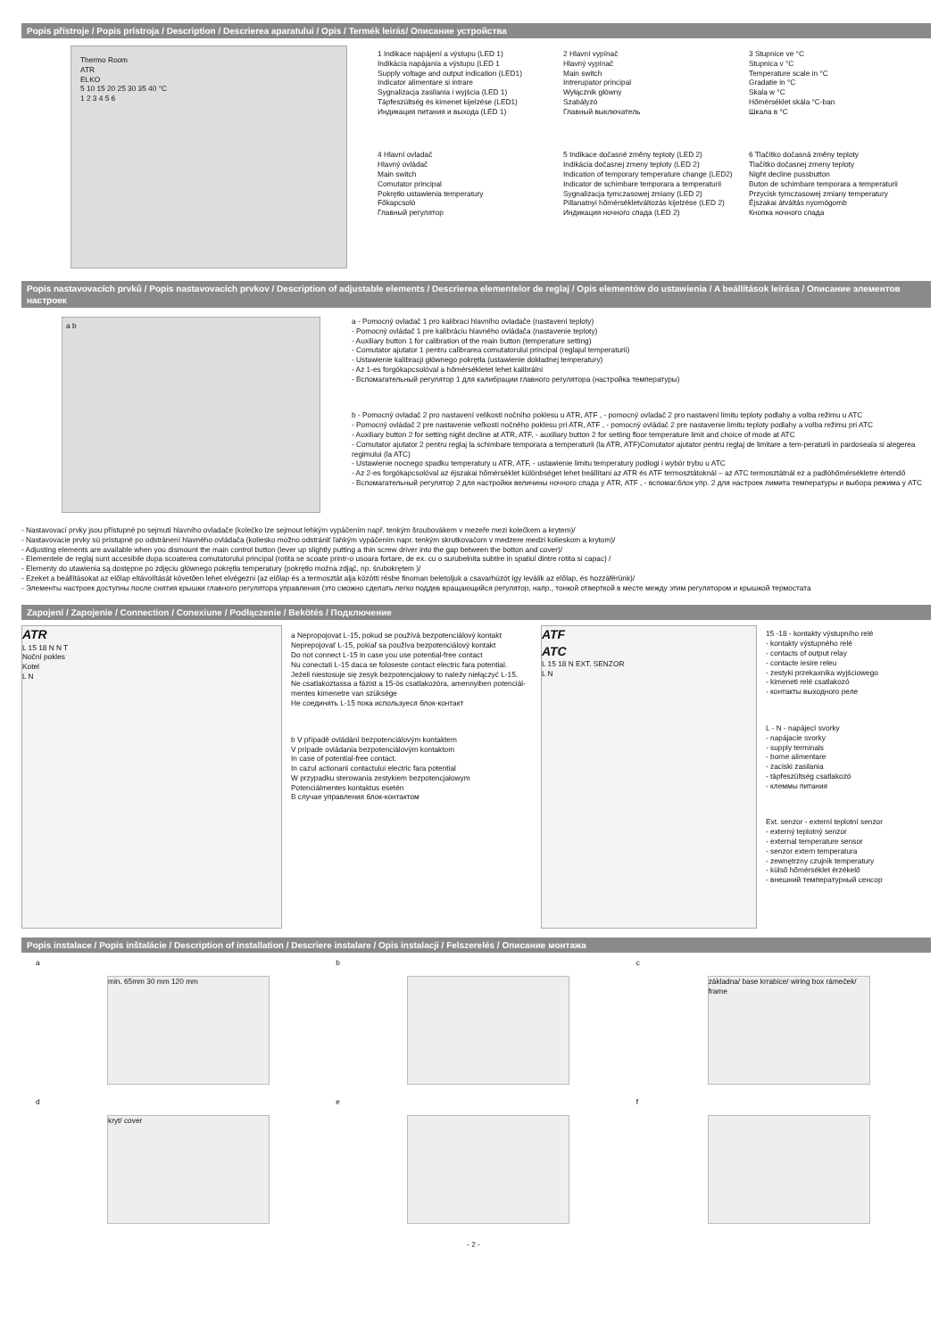Popis přístroje / Popis prístroja / Description / Descrierea aparatului / Opis / Termék leirás/ Описание устройства
Thermo Room
ATR
ELKO
5 10 15 20 25 30 35 40 °C
1 2 3 4 5 6
1 Indikace napájení a výstupu (LED 1)
Indikácia napájania a výstupu (LED 1
Supply voltage and output indication (LED1)
Indicator alimentare si intrare
Sygnalizacja zasilania i wyjścia (LED 1)
Tápfeszültség és kimenet kijelzése (LED1)
Индикация питания и выхода (LED 1)
2 Hlavní vypínač
Hlavný vypínač
Main switch
Intrerupator principal
Wyłącznik główny
Szabályzó
Главный выключатель
3 Stupnice ve °C
Stupnica v °C
Temperature scale in °C
Gradatie in °C
Skala w °C
Hőmérséklet skála °C-ban
Шкала в °C
4 Hlavní ovladač
Hlavný ovládač
Main switch
Comutator principal
Pokrętło ustawienia temperatury
Főkapcsoló
Главный регулятор
5 Indikace dočasné změny teploty (LED 2)
Indikácia dočasnej zmeny teploty (LED 2)
Indication of temporary temperature change (LED2)
Indicator de schimbare temporara a temperaturii
Sygnalizacja tymczasowej zmiany (LED 2)
Pillanatnyi hőmérsékletváltozás kijelzése (LED 2)
Индикация ночного спада (LED 2)
6 Tlačítko dočasná změny teploty
Tlačítko dočasnej zmeny teploty
Night decline pussbutton
Buton de schimbare temporara a temperaturii
Przycisk tymczasowej zmiany temperatury
Éjszakai átváltás nyomógomb
Кнопка ночного спада
Popis nastavovacích prvků / Popis nastavovacích prvkov / Description of adjustable elements / Descrierea elementelor de reglaj / Opis elementów do ustawienia / A beállítások leírása / Описание элементов настроек
a b
a - Pomocný ovladač 1 pro kalibraci hlavního ovladače (nastavení teploty)
- Pomocný ovládač 1 pre kalibráciu hlavného ovládača (nastavenie teploty)
- Auxiliary button 1 for calibration of the main button (temperature setting)
- Comutator ajutator 1 pentru calibrarea comutatorului principal (reglajul temperaturii)
- Ustawienie kalibracji głównego pokrętła (ustawienie dokładnej temperatury)
- Az 1-es forgókapcsolóval a hőmérsékletet lehet kalibrálni
- Вспомагательный регулятор 1 для калибрации главного регулятора (настройка температуры)
b - Pomocný ovladač 2 pro nastavení velikosti nočního poklesu u ATR, ATF , - pomocný ovladač 2 pro nastavení limitu teploty podlahy a volba režimu u ATC
- Pomocný ovládač 2 pre nastavenie veľkosti nočného poklesu pri ATR, ATF , - pomocný ovládač 2 pre nastavenie limitu teploty podlahy a volba režimu pri ATC
- Auxiliary button 2 for setting night decline at ATR, ATF, - auxiliary button 2 for setting floor temperature limit and choice of mode at ATC
- Comutator ajutator 2 pentru reglaj la schimbare temporara a temperaturii (la ATR, ATF)Comutator ajutator pentru reglaj de limitare a tem-peraturii in pardoseala si alegerea regimului (la ATC)
- Ustawienie nocnego spadku temperatury u ATR, ATF, - ustawienie limitu temperatury podłogi i wybór trybu u ATC
- Az 2-es forgókapcsolóval az éjszakai hőmérséklet különbséget lehet beállítani az ATR és ATF termosztátoknál – az ATC termosztátnál ez a padlóhőmérsékletre értendő
- Вспомагательный регулятор 2 для настройки величины ночного спада у ATR, ATF , - вспомаг.блок упр. 2 для настроек лимита температуры и выбора режима у ATC
- Nastavovací prvky jsou přístupné po sejmutí hlavního ovladače (kolečko lze sejmout lehkým vypáčením např. tenkým šroubovákem v mezeře mezi kolečkem a krytem)/
- Nastavovacie prvky sú prístupné po odstránení hlavného ovládača (koliesko možno odstrániť ľahkým vypáčením napr. tenkým skrutkovačom v medzere medzi kolieskom a krytom)/
- Adjusting elements are available when you dismount the main control button (lever up slightly putting a thin screw driver into the gap between the botton and cover)/
- Elementele de reglaj sunt accesibile dupa scoaterea comutatorului principal (rotita se scoate printr-o usoara fortare, de ex. cu o surubelnita subtire in spatiul dintre rotita si capac) /
- Elementy do utawienia są dostępne po zdjęciu głównego pokrętła temperatury (pokrętło można zdjąć, np. śrubokrętem )/
- Ezeket a beállításokat az előlap eltávolítását követően lehet elvégezni (az előlap és a termosztát alja közötti résbe finoman beletoljuk a csavarhúzót így leválik az előlap, és hozzáférünk)/
- Элементы настроек доступны после снятия крышки главного регулятора управления (это сможно сделать легко поддев вращающийся регулятор, напр., тонкой отверткой в месте между этим регулятором и крышкой термостата
Zapojení / Zapojenie / Connection / Conexiune / Podłączenie / Bekötés / Подключение
ATR
L 15 18 N N T
Noční pokles
Kotel
L N
a Nepropojovat L-15, pokud se používá bezpotenciálový kontakt
Neprepojovať L-15, pokiaľ sa používa bezpotenciálový kontakt
Do not connect L-15 in case you use potential-free contact
Nu conectati L-15 daca se foloseste contact electric fara potential.
Jeżeli niestosuje się zesyk bezpotencjałowy to należy niełączyć L-15.
Ne csatlakoztassa a fázist a 15-ös csatlakozóra, amennyiben potenciál-mentes kimenetre van szüksége
Не соединять L-15 пока используеся блок-контакт
b V případě ovládání bezpotenciálovým kontaktem
V prípade ovládania bezpotenciálovým kontaktom
In case of potential-free contact.
In cazul actionarii contactului electric fara potential
W przypadku sterowania zestykiem bezpotencjałowym
Potenciálmentes kontaktus esetén
В случае управления блок-контактом
ATF
ATC
L 15 18 N EXT. SENZOR
L N
15 -18 - kontakty výstupního relé
- kontakty výstupného relé
- contacts of output relay
- contacte iesire releu
- zestyki przekaxnika wyjściowego
- kimeneti relé csatlakozó
- контакты выходного реле
L - N - napájecí svorky
- napájacie svorky
- supply terminals
- borne alimentare
- zaciski zasilania
- tápfeszültség csatlakozó
- клеммы питания
Ext. senzor - externí teplotní senzor
- externý teplotný senzor
- external temperature sensor
- senzor extern temperatura
- zewnętrzny czujnik temperatury
- külső hőmérséklet érzékelő
- внешний температурный сенсор
Popis instalace / Popis inštalácie / Description of installation / Descriere instalare / Opis instalacji / Felszerelés / Описание монтажа
a
min. 65mm 30 mm 120 mm
b
c
základna/ base krrabice/ wiring box rámeček/ frame
d
kryt/ cover
e
f
- 2 -